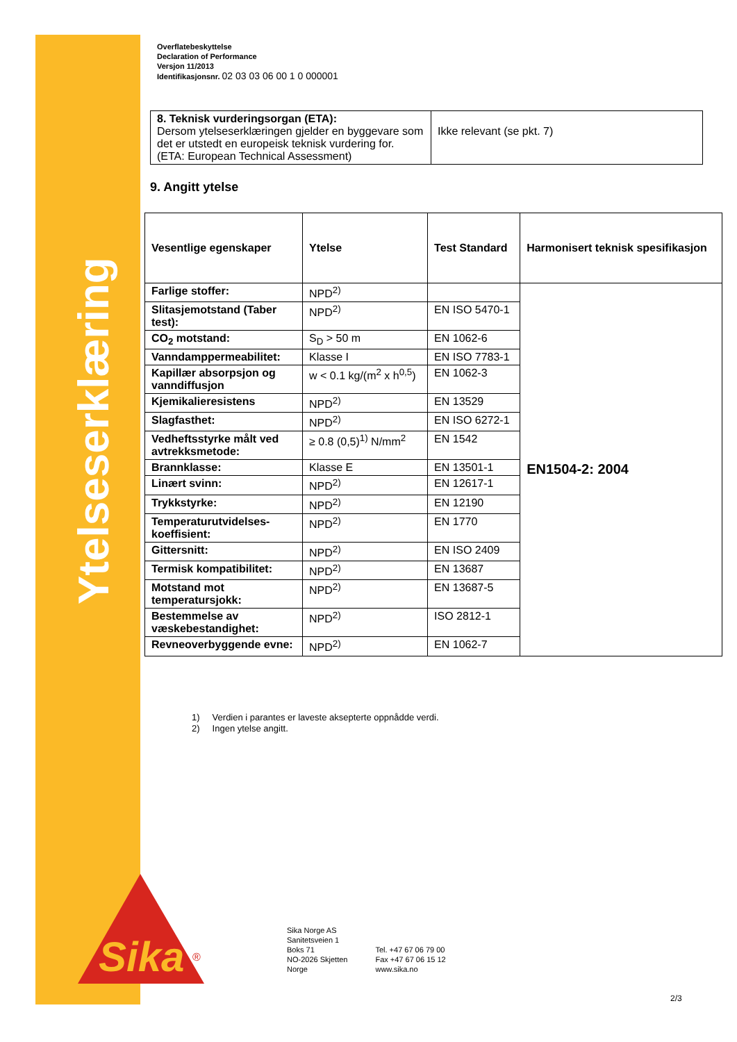Ytelseserklæring
Sika
®
Overflatebeskyttelse
Declaration of Performance
Versjon 11/2013
Identifikasjonsnr. 02 03 03 06 00 1 0 000001
| 8. Teknisk vurderingsorgan (ETA): Dersom ytelseserklæringen gjelder en byggevare som det er utstedt en europeisk teknisk vurdering for. (ETA: European Technical Assessment) | Ikke relevant (se pkt. 7) |
9. Angitt ytelse
| Vesentlige egenskaper | Ytelse | Test Standard | Harmonisert teknisk spesifikasjon |
| --- | --- | --- | --- |
| Farlige stoffer: | NPD<sup>2)</sup> | | EN1504-2: 2004 |
| Slitasjemotstand (Taber test): | NPD<sup>2)</sup> | EN ISO 5470-1 | |
| CO<sub>2</sub> motstand: | S<sub>D</sub> > 50 m | EN 1062-6 | |
| Vanndamppermeabilitet: | Klasse I | EN ISO 7783-1 | |
| Kapillær absorpsjon og vanndiffusjon | w < 0.1 kg/(m<sup>2</sup> x h<sup>0,5</sup>) | EN 1062-3 | |
| Kjemikalieresistens | NPD<sup>2)</sup> | EN 13529 | |
| Slagfasthet: | NPD<sup>2)</sup> | EN ISO 6272-1 | |
| Vedheftsstyrke målt ved avtrekksmetode: | ≥ 0.8 (0,5)<sup>1)</sup> N/mm<sup>2</sup> | EN 1542 | |
| Brannklasse: | Klasse E | EN 13501-1 | |
| Linært svinn: | NPD<sup>2)</sup> | EN 12617-1 | |
| Trykkstyrke: | NPD<sup>2)</sup> | EN 12190 | |
| Temperaturutvidelses-koeffisient: | NPD<sup>2)</sup> | EN 1770 | |
| Gittersnitt: | NPD<sup>2)</sup> | EN ISO 2409 | |
| Termisk kompatibilitet: | NPD<sup>2)</sup> | EN 13687 | |
| Motstand mot temperatursjokk: | NPD<sup>2)</sup> | EN 13687-5 | |
| Bestemmelse av væskebestandighet: | NPD<sup>2)</sup> | ISO 2812-1 | |
| Revneoverbyggende evne: | NPD<sup>2)</sup> | EN 1062-7 | |
1) Verdien i parantes er laveste aksepterte oppnådde verdi.
2) Ingen ytelse angitt.
Sika Norge AS
Sanitetsveien 1
Boks 71
NO-2026 Skjetten
Norge
Tel. +47 67 06 79 00
Fax +47 67 06 15 12
www.sika.no
2/3